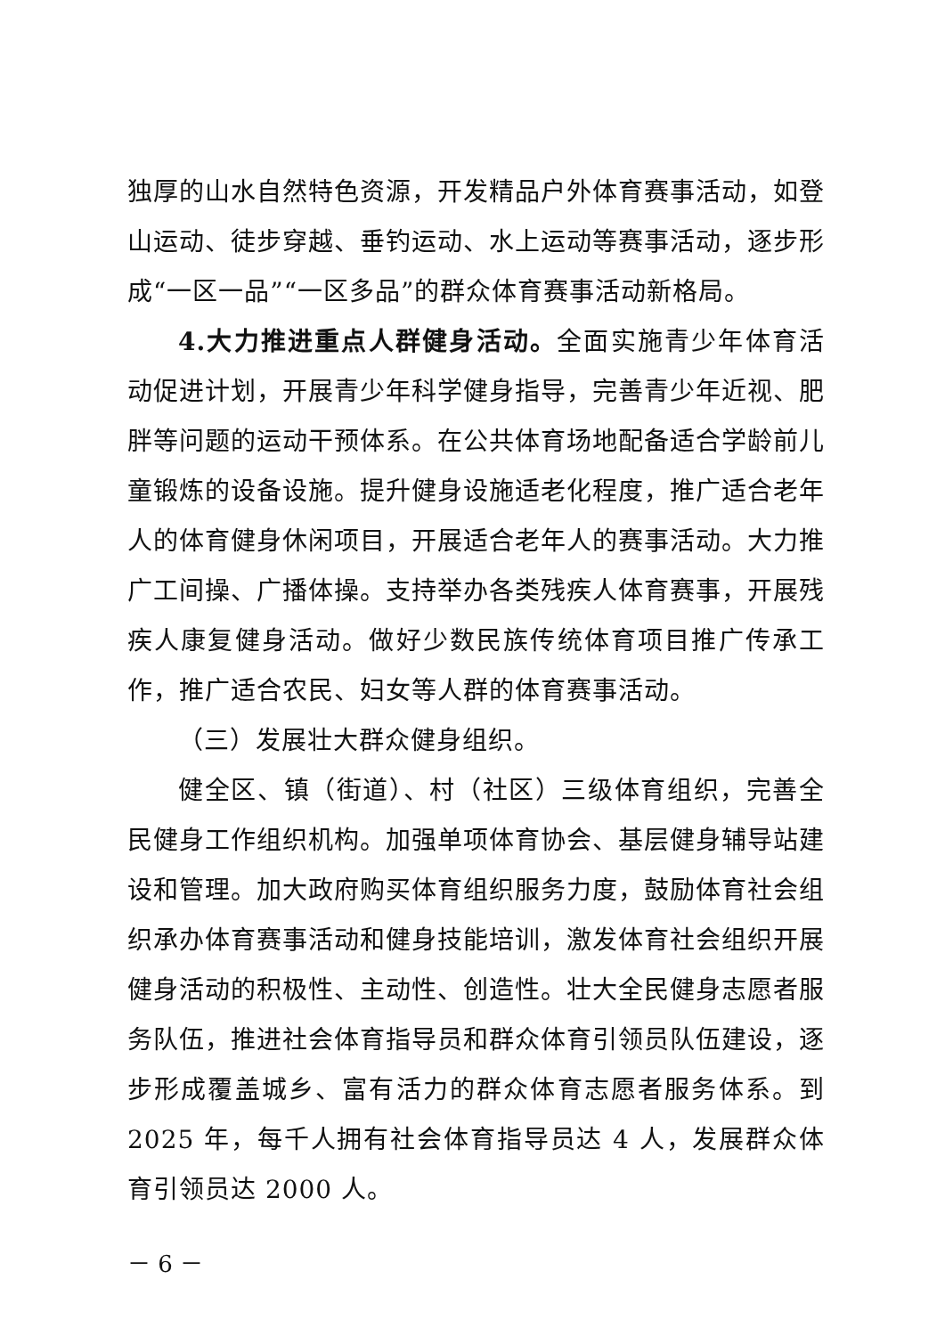独厚的山水自然特色资源，开发精品户外体育赛事活动，如登山运动、徒步穿越、垂钓运动、水上运动等赛事活动，逐步形成“一区一品”“一区多品”的群众体育赛事活动新格局。
4.大力推进重点人群健身活动。全面实施青少年体育活动促进计划，开展青少年科学健身指导，完善青少年近视、肥胖等问题的运动干预体系。在公共体育场地配备适合学龄前儿童锻炼的设备设施。提升健身设施适老化程度，推广适合老年人的体育健身休闲项目，开展适合老年人的赛事活动。大力推广工间操、广播体操。支持举办各类残疾人体育赛事，开展残疾人康复健身活动。做好少数民族传统体育项目推广传承工作，推广适合农民、妇女等人群的体育赛事活动。
（三）发展壮大群众健身组织。
健全区、镇（街道）、村（社区）三级体育组织，完善全民健身工作组织机构。加强单项体育协会、基层健身辅导站建设和管理。加大政府购买体育组织服务力度，鼓励体育社会组织承办体育赛事活动和健身技能培训，激发体育社会组织开展健身活动的积极性、主动性、创造性。壮大全民健身志愿者服务队伍，推进社会体育指导员和群众体育引领员队伍建设，逐步形成覆盖城乡、富有活力的群众体育志愿者服务体系。到 2025 年，每千人拥有社会体育指导员达 4 人，发展群众体育引领员达 2000 人。
－ 6 －